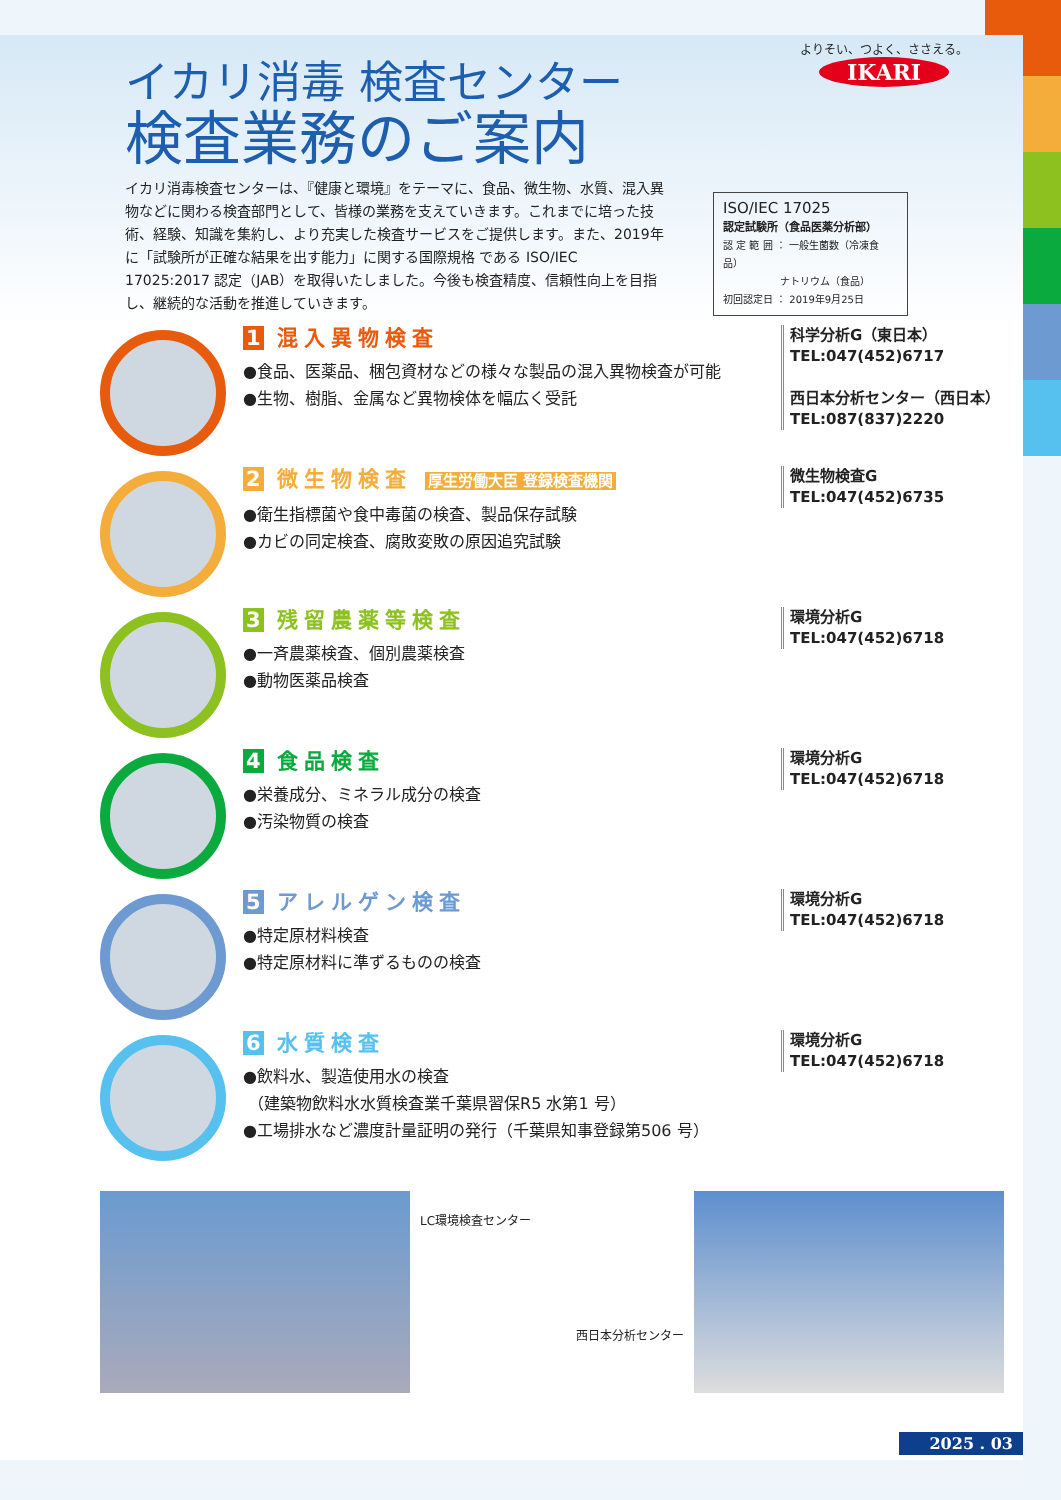イカリ消毒 検査センター
検査業務のご案内
イカリ消毒検査センターは、『健康と環境』をテーマに、食品、微生物、水質、混入異物などに関わる検査部門として、皆様の業務を支えていきます。これまでに培った技術、経験、知識を集約し、より充実した検査サービスをご提供します。また、2019年に「試験所が正確な結果を出す能力」に関する国際規格 である ISO/IEC 17025:2017 認定（JAB）を取得いたしました。今後も検査精度、信頼性向上を目指し、継続的な活動を推進していきます。
ISO/IEC 17025
認定試験所（食品医薬分析部）
認 定 範 囲 ： 一般生菌数（冷凍食品）
ナトリウム（食品）
初回認定日 ： 2019年9月25日
よりそい、つよく、ささえる。
IKARI
1 混入異物検査
●食品、医薬品、梱包資材などの様々な製品の混入異物検査が可能
●生物、樹脂、金属など異物検体を幅広く受託
科学分析G（東日本）
TEL:047(452)6717
西日本分析センター（西日本）
TEL:087(837)2220
2 微生物検査 厚生労働大臣 登録検査機関
●衛生指標菌や食中毒菌の検査、製品保存試験
●カビの同定検査、腐敗変敗の原因追究試験
微生物検査G
TEL:047(452)6735
3 残留農薬等検査
●一斉農薬検査、個別農薬検査
●動物医薬品検査
環境分析G
TEL:047(452)6718
4 食品検査
●栄養成分、ミネラル成分の検査
●汚染物質の検査
環境分析G
TEL:047(452)6718
5 アレルゲン検査
●特定原材料検査
●特定原材料に準ずるものの検査
環境分析G
TEL:047(452)6718
6 水質検査
●飲料水、製造使用水の検査
（建築物飲料水水質検査業千葉県習保R5 水第1 号）
●工場排水など濃度計量証明の発行（千葉県知事登録第506 号）
環境分析G
TEL:047(452)6718
LC環境検査センター
西日本分析センター
2025 . 03